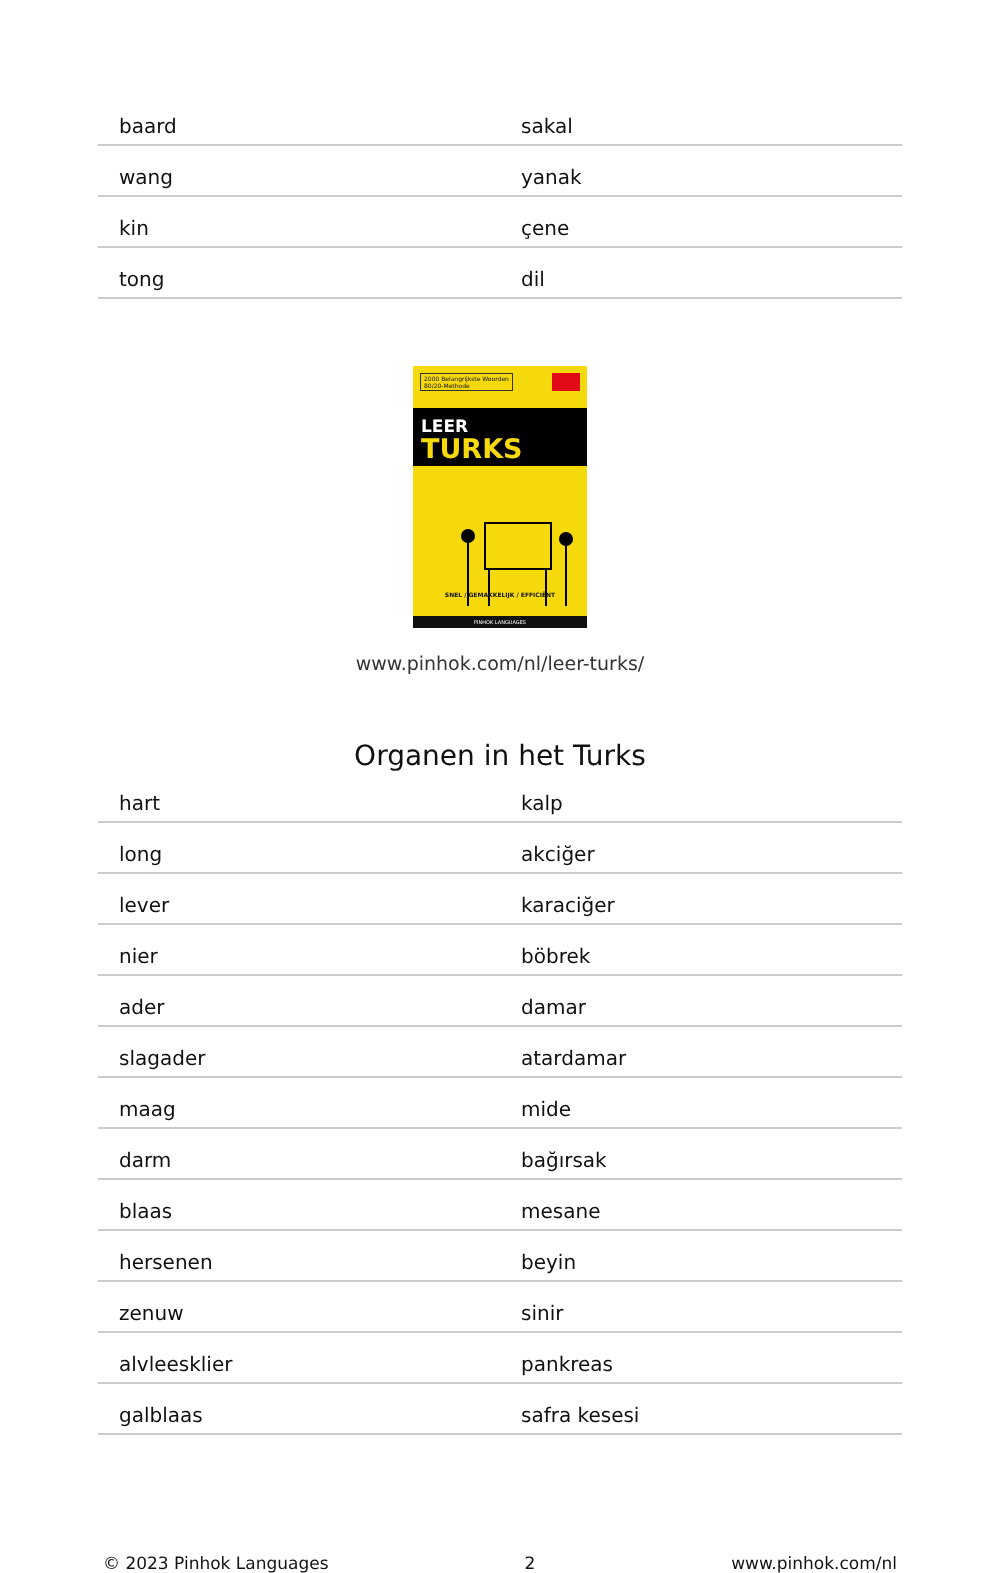| baard | sakal |
| wang | yanak |
| kin | çene |
| tong | dil |
2000 Belangrijkste Woorden
80/20-Methode
LEER
TURKS
SNEL / GEMAKKELIJK / EFFICIËNT
PINHOK LANGUAGES
www.pinhok.com/nl/leer-turks/
Organen in het Turks
| hart | kalp |
| long | akciğer |
| lever | karaciğer |
| nier | böbrek |
| ader | damar |
| slagader | atardamar |
| maag | mide |
| darm | bağırsak |
| blaas | mesane |
| hersenen | beyin |
| zenuw | sinir |
| alvleesklier | pankreas |
| galblaas | safra kesesi |
© 2023 Pinhok Languages 2 www.pinhok.com/nl